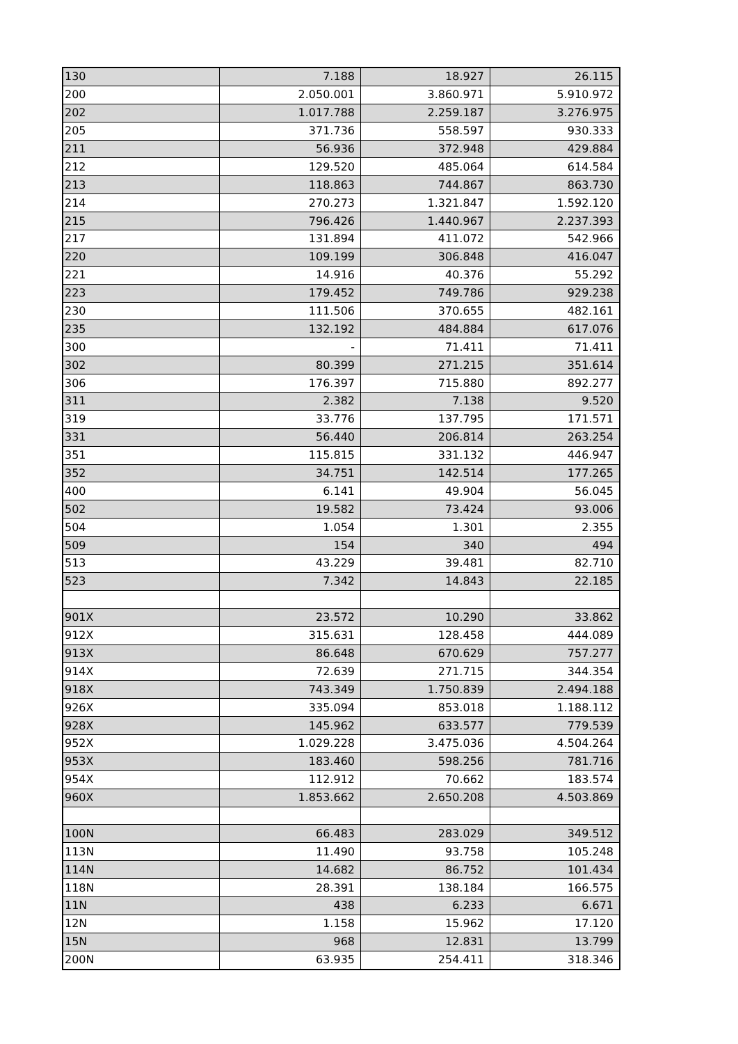| 130 | 7.188 | 18.927 | 26.115 |
| 200 | 2.050.001 | 3.860.971 | 5.910.972 |
| 202 | 1.017.788 | 2.259.187 | 3.276.975 |
| 205 | 371.736 | 558.597 | 930.333 |
| 211 | 56.936 | 372.948 | 429.884 |
| 212 | 129.520 | 485.064 | 614.584 |
| 213 | 118.863 | 744.867 | 863.730 |
| 214 | 270.273 | 1.321.847 | 1.592.120 |
| 215 | 796.426 | 1.440.967 | 2.237.393 |
| 217 | 131.894 | 411.072 | 542.966 |
| 220 | 109.199 | 306.848 | 416.047 |
| 221 | 14.916 | 40.376 | 55.292 |
| 223 | 179.452 | 749.786 | 929.238 |
| 230 | 111.506 | 370.655 | 482.161 |
| 235 | 132.192 | 484.884 | 617.076 |
| 300 | - | 71.411 | 71.411 |
| 302 | 80.399 | 271.215 | 351.614 |
| 306 | 176.397 | 715.880 | 892.277 |
| 311 | 2.382 | 7.138 | 9.520 |
| 319 | 33.776 | 137.795 | 171.571 |
| 331 | 56.440 | 206.814 | 263.254 |
| 351 | 115.815 | 331.132 | 446.947 |
| 352 | 34.751 | 142.514 | 177.265 |
| 400 | 6.141 | 49.904 | 56.045 |
| 502 | 19.582 | 73.424 | 93.006 |
| 504 | 1.054 | 1.301 | 2.355 |
| 509 | 154 | 340 | 494 |
| 513 | 43.229 | 39.481 | 82.710 |
| 523 | 7.342 | 14.843 | 22.185 |
| 901X | 23.572 | 10.290 | 33.862 |
| 912X | 315.631 | 128.458 | 444.089 |
| 913X | 86.648 | 670.629 | 757.277 |
| 914X | 72.639 | 271.715 | 344.354 |
| 918X | 743.349 | 1.750.839 | 2.494.188 |
| 926X | 335.094 | 853.018 | 1.188.112 |
| 928X | 145.962 | 633.577 | 779.539 |
| 952X | 1.029.228 | 3.475.036 | 4.504.264 |
| 953X | 183.460 | 598.256 | 781.716 |
| 954X | 112.912 | 70.662 | 183.574 |
| 960X | 1.853.662 | 2.650.208 | 4.503.869 |
| 100N | 66.483 | 283.029 | 349.512 |
| 113N | 11.490 | 93.758 | 105.248 |
| 114N | 14.682 | 86.752 | 101.434 |
| 118N | 28.391 | 138.184 | 166.575 |
| 11N | 438 | 6.233 | 6.671 |
| 12N | 1.158 | 15.962 | 17.120 |
| 15N | 968 | 12.831 | 13.799 |
| 200N | 63.935 | 254.411 | 318.346 |